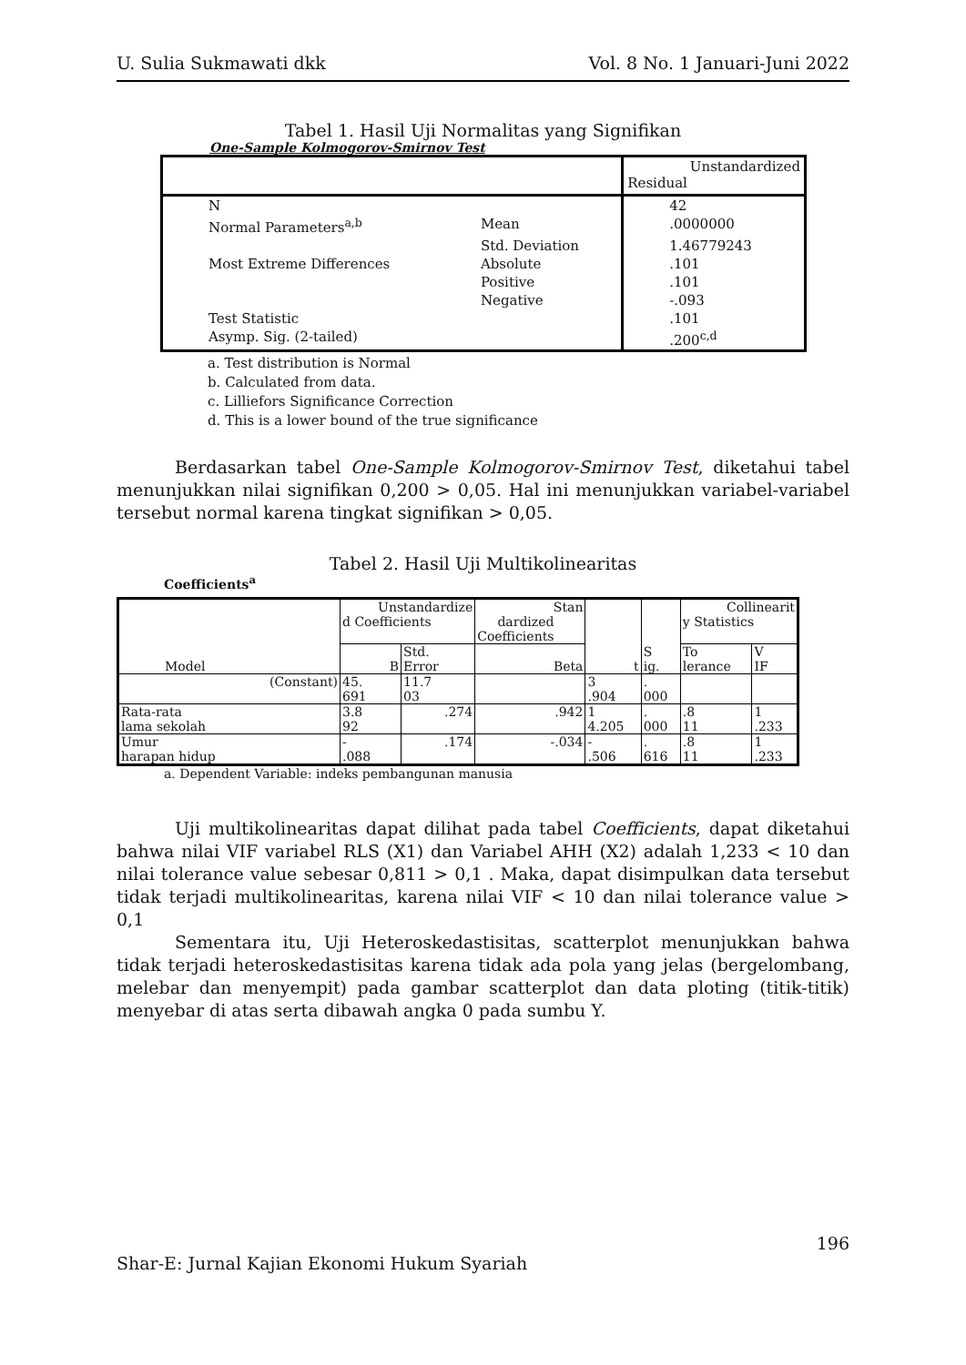U. Sulia Sukmawati dkk Vol. 8 No. 1 Januari-Juni 2022
Tabel 1. Hasil Uji Normalitas yang Signifikan
One-Sample Kolmogorov-Smirnov Test
| | | Unstandardized Residual |
| N | | 42 |
| Normal Parameters<sup>a,b</sup> | Mean | .0000000 |
| | Std. Deviation | 1.46779243 |
| Most Extreme Differences | Absolute | .101 |
| | Positive | .101 |
| | Negative | -.093 |
| Test Statistic | | .101 |
| Asymp. Sig. (2-tailed) | | .200<sup>c,d</sup> |
a. Test distribution is Normal
b. Calculated from data.
c. Lilliefors Significance Correction
d. This is a lower bound of the true significance
Berdasarkan tabel One-Sample Kolmogorov-Smirnov Test, diketahui tabel menunjukkan nilai signifikan 0,200 > 0,05. Hal ini menunjukkan variabel-variabel tersebut normal karena tingkat signifikan > 0,05.
Tabel 2. Hasil Uji Multikolinearitas
Coefficients<sup>a</sup>
| Model | Unstandardize d Coefficients | | Stan dardized Coefficients | t | S ig. | Collinearit y Statistics | |
| | B | Std. Error | Beta | | | To lerance | V IF |
| (Constant) | 45. 691 | 11.7 03 | | 3 .904 | . 000 | | |
| Rata-rata lama sekolah | 3.8 92 | .274 | .942 | 1 4.205 | . 000 | .8 11 | 1 .233 |
| Umur harapan hidup | - .088 | .174 | -.034 | - .506 | . 616 | .8 11 | 1 .233 |
a. Dependent Variable: indeks pembangunan manusia
Uji multikolinearitas dapat dilihat pada tabel Coefficients, dapat diketahui bahwa nilai VIF variabel RLS (X1) dan Variabel AHH (X2) adalah 1,233 < 10 dan nilai tolerance value sebesar 0,811 > 0,1 . Maka, dapat disimpulkan data tersebut tidak terjadi multikolinearitas, karena nilai VIF < 10 dan nilai tolerance value > 0,1
Sementara itu, Uji Heteroskedastisitas, scatterplot menunjukkan bahwa tidak terjadi heteroskedastisitas karena tidak ada pola yang jelas (bergelombang, melebar dan menyempit) pada gambar scatterplot dan data ploting (titik-titik) menyebar di atas serta dibawah angka 0 pada sumbu Y.
196
Shar-E: Jurnal Kajian Ekonomi Hukum Syariah